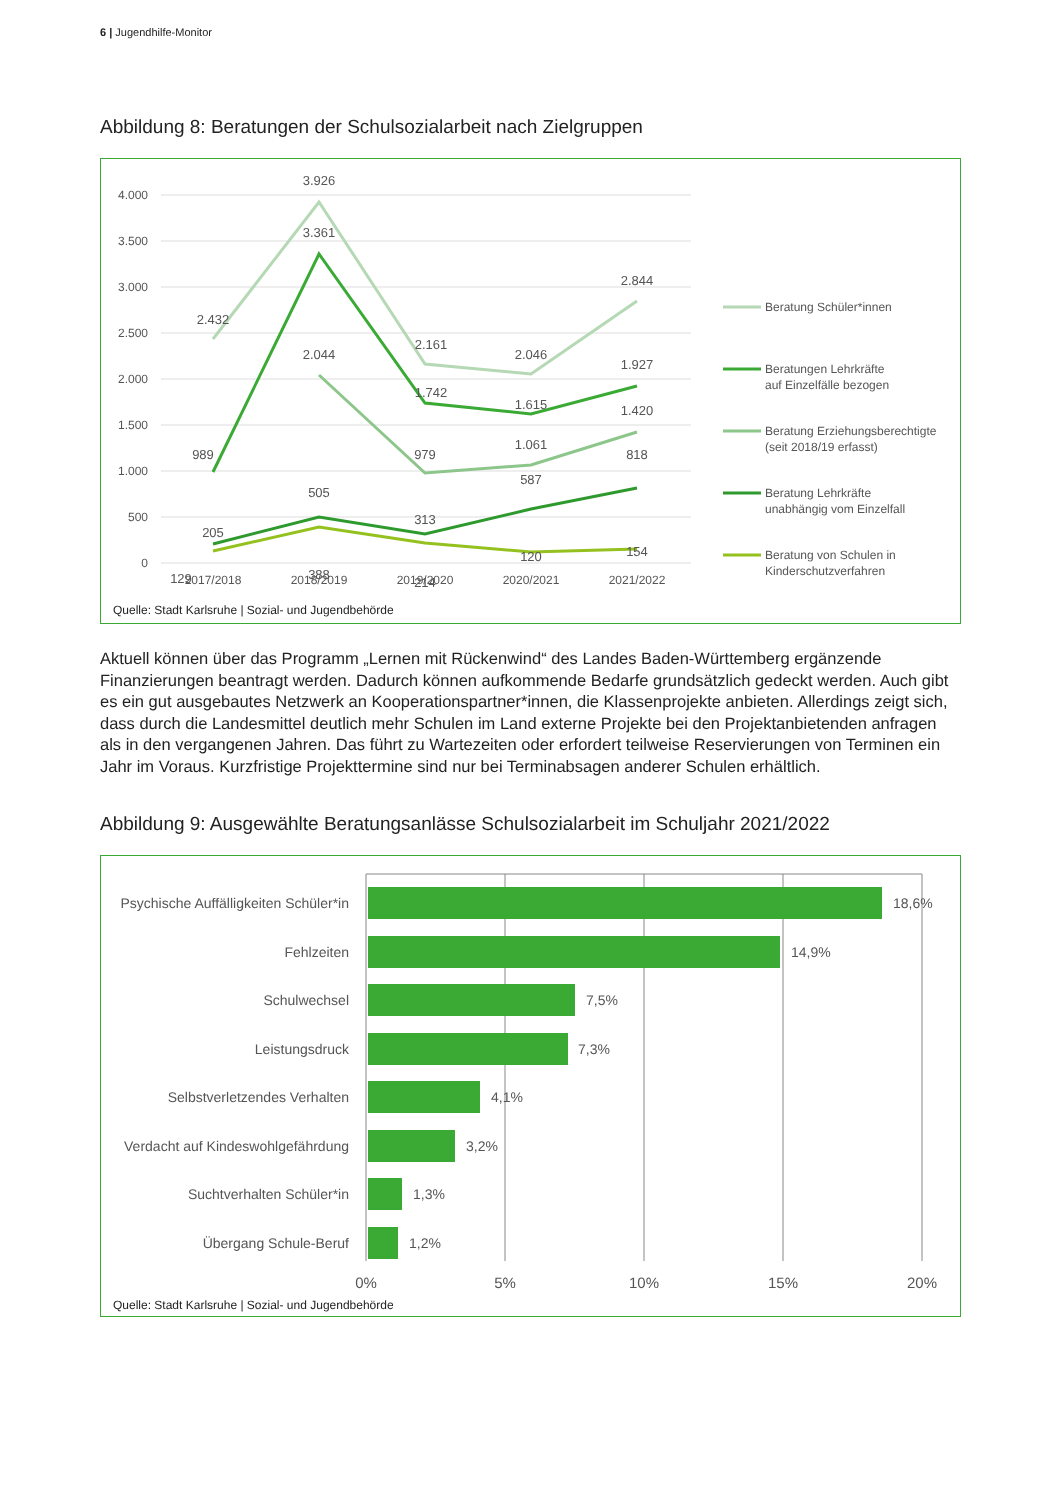6 | Jugendhilfe-Monitor
Abbildung 8: Beratungen der Schulsozialarbeit nach Zielgruppen
4.000
3.500
3.000
2.500
2.000
1.500
1.000
500
0
2017/2018
2018/2019
2019/2020
2020/2021
2021/2022
3.926
3.361
2.432
2.844
2.044
2.161
2.046
1.927
1.742
1.615
1.420
989
979
1.061
818
505
587
313
205
120
154
129
388
214
Beratung Schüler*innen
Beratungen Lehrkräfte
auf Einzelfälle bezogen
Beratung Erziehungsberechtigte
(seit 2018/19 erfasst)
Beratung Lehrkräfte
unabhängig vom Einzelfall
Beratung von Schulen in
Kinderschutzverfahren
Quelle: Stadt Karlsruhe | Sozial- und Jugendbehörde
Aktuell können über das Programm „Lernen mit Rückenwind“ des Landes Baden-Württemberg ergänzende Finanzierungen beantragt werden. Dadurch können aufkommende Bedarfe grundsätzlich gedeckt werden. Auch gibt es ein gut ausgebautes Netzwerk an Kooperationspartner*innen, die Klassenprojekte anbieten. Allerdings zeigt sich, dass durch die Landesmittel deutlich mehr Schulen im Land externe Projekte bei den Projektanbietenden anfragen als in den vergangenen Jahren. Das führt zu Wartezeiten oder erfordert teilweise Reservierungen von Terminen ein Jahr im Voraus. Kurzfristige Projekttermine sind nur bei Terminabsagen anderer Schulen erhältlich.
Abbildung 9: Ausgewählte Beratungsanlässe Schulsozialarbeit im Schuljahr 2021/2022
Psychische Auffälligkeiten Schüler*in
Fehlzeiten
Schulwechsel
Leistungsdruck
Selbstverletzendes Verhalten
Verdacht auf Kindeswohlgefährdung
Suchtverhalten Schüler*in
Übergang Schule-Beruf
18,6%
14,9%
7,5%
7,3%
4,1%
3,2%
1,3%
1,2%
0%
5%
10%
15%
20%
Quelle: Stadt Karlsruhe | Sozial- und Jugendbehörde